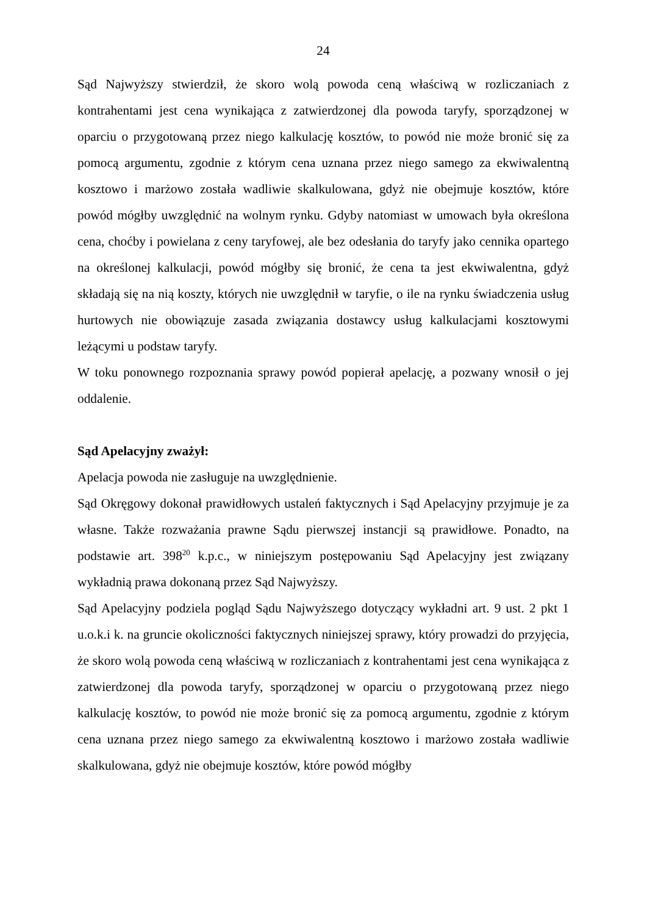24
Sąd Najwyższy stwierdził, że skoro wolą powoda ceną właściwą w rozliczaniach z kontrahentami jest cena wynikająca z zatwierdzonej dla powoda taryfy, sporządzonej w oparciu o przygotowaną przez niego kalkulację kosztów, to powód nie może bronić się za pomocą argumentu, zgodnie z którym cena uznana przez niego samego za ekwiwalentną kosztowo i marżowo została wadliwie skalkulowana, gdyż nie obejmuje kosztów, które powód mógłby uwzględnić na wolnym rynku. Gdyby natomiast w umowach była określona cena, choćby i powielana z ceny taryfowej, ale bez odesłania do taryfy jako cennika opartego na określonej kalkulacji, powód mógłby się bronić, że cena ta jest ekwiwalentna, gdyż składają się na nią koszty, których nie uwzględnił w taryfie, o ile na rynku świadczenia usług hurtowych nie obowiązuje zasada związania dostawcy usług kalkulacjami kosztowymi leżącymi u podstaw taryfy.
W toku ponownego rozpoznania sprawy powód popierał apelację, a pozwany wnosił o jej oddalenie.
Sąd Apelacyjny zważył:
Apelacja powoda nie zasługuje na uwzględnienie.
Sąd Okręgowy dokonał prawidłowych ustaleń faktycznych i Sąd Apelacyjny przyjmuje je za własne. Także rozważania prawne Sądu pierwszej instancji są prawidłowe. Ponadto, na podstawie art. 398<sup>20</sup> k.p.c., w niniejszym postępowaniu Sąd Apelacyjny jest związany wykładnią prawa dokonaną przez Sąd Najwyższy.
Sąd Apelacyjny podziela pogląd Sądu Najwyższego dotyczący wykładni art. 9 ust. 2 pkt 1 u.o.k.i k. na gruncie okoliczności faktycznych niniejszej sprawy, który prowadzi do przyjęcia, że skoro wolą powoda ceną właściwą w rozliczaniach z kontrahentami jest cena wynikająca z zatwierdzonej dla powoda taryfy, sporządzonej w oparciu o przygotowaną przez niego kalkulację kosztów, to powód nie może bronić się za pomocą argumentu, zgodnie z którym cena uznana przez niego samego za ekwiwalentną kosztowo i marżowo została wadliwie skalkulowana, gdyż nie obejmuje kosztów, które powód mógłby